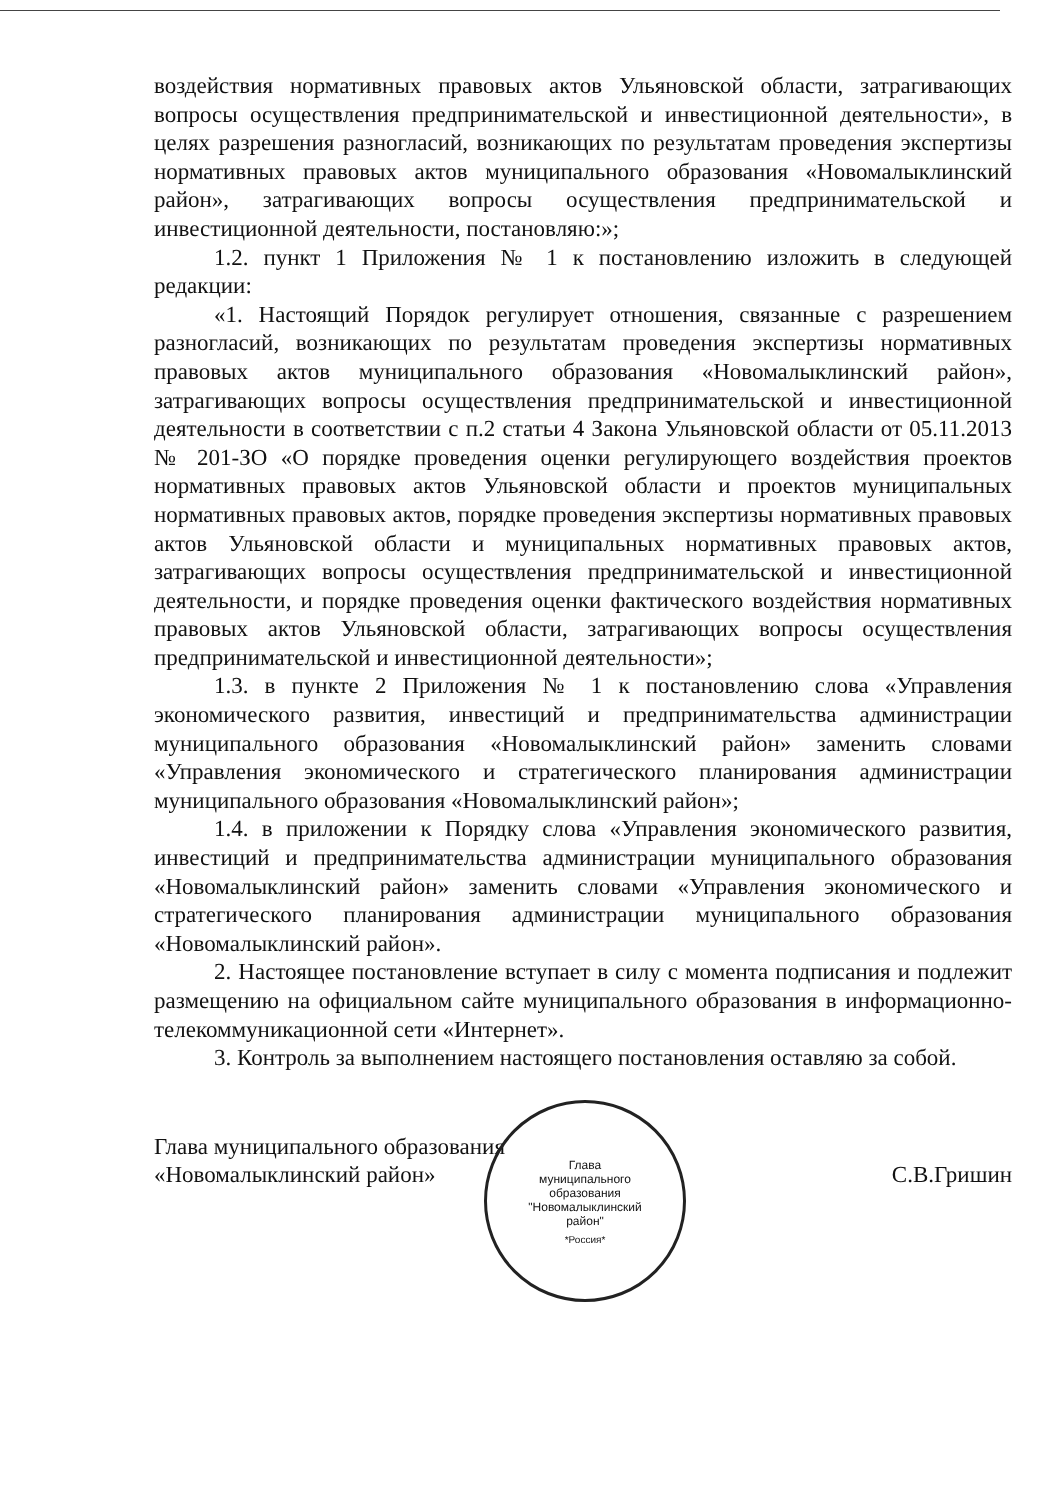воздействия нормативных правовых актов Ульяновской области, затрагивающих вопросы осуществления предпринимательской и инвестиционной деятельности», в целях разрешения разногласий, возникающих по результатам проведения экспертизы нормативных правовых актов муниципального образования «Новомалыклинский район», затрагивающих вопросы осуществления предпринимательской и инвестиционной деятельности, постановляю:»;
1.2. пункт 1 Приложения № 1 к постановлению изложить в следующей редакции:
«1. Настоящий Порядок регулирует отношения, связанные с разрешением разногласий, возникающих по результатам проведения экспертизы нормативных правовых актов муниципального образования «Новомалыклинский район», затрагивающих вопросы осуществления предпринимательской и инвестиционной деятельности в соответствии с п.2 статьи 4 Закона Ульяновской области от 05.11.2013 № 201-ЗО «О порядке проведения оценки регулирующего воздействия проектов нормативных правовых актов Ульяновской области и проектов муниципальных нормативных правовых актов, порядке проведения экспертизы нормативных правовых актов Ульяновской области и муниципальных нормативных правовых актов, затрагивающих вопросы осуществления предпринимательской и инвестиционной деятельности, и порядке проведения оценки фактического воздействия нормативных правовых актов Ульяновской области, затрагивающих вопросы осуществления предпринимательской и инвестиционной деятельности»;
1.3. в пункте 2 Приложения № 1 к постановлению слова «Управления экономического развития, инвестиций и предпринимательства администрации муниципального образования «Новомалыклинский район» заменить словами «Управления экономического и стратегического планирования администрации муниципального образования «Новомалыклинский район»;
1.4. в приложении к Порядку слова «Управления экономического развития, инвестиций и предпринимательства администрации муниципального образования «Новомалыклинский район» заменить словами «Управления экономического и стратегического планирования администрации муниципального образования «Новомалыклинский район».
2. Настоящее постановление вступает в силу с момента подписания и подлежит размещению на официальном сайте муниципального образования в информационно-телекоммуникационной сети «Интернет».
3. Контроль за выполнением настоящего постановления оставляю за собой.
Глава муниципального образования
«Новомалыклинский район»
С.В.Гришин
Глава
муниципального
образования
"Новомалыклинский
район"
*Россия*